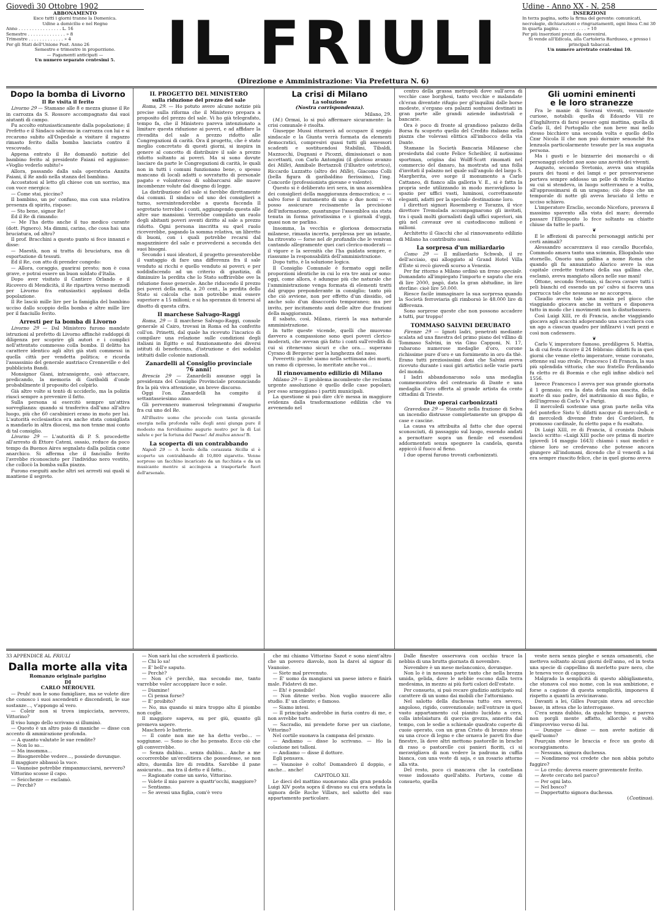Giovedì 30 Ottobre 1902
ABBONAMENTO
Esce tutti i giorni tranne la Domenica.
Udine a domicilio e nel Regno
Anno . . . . . . . . . . . . . . . . L. 16
Semestre . . . . . . . . . . . . . . » 8
Trimestre . . . . . . . . . . . . . » 4
Per gli Stati dell'Unione Post. Anno 26
Semestre e trimestre in proporzione.
— Pagamenti anticipati —
Un numero separato centesimi 5.
IL FRIULI
(Direzione e Amministrazione: Via Prefettura N. 6)
Udine - Anno XX - N. 258
INSERZIONI
In terza pagina, sotto la firma del gerente: comunicati, necrologie, dichiarazioni e ringraziamenti, ogni linea C.mi 30
In quarta pagina . . . . . . . . . . » 10
Per più inserzioni prezzi da convenirsi.
Si vende all'Edicola, alla Cartoleria Barduseo, e presso i principali tabaccai.
Un numero arretrato centesimi 10.
Dopo la bomba di Livorno
Il Re visita il ferito
Livorno 29 — Stamane alle 8 e mezza giunse il Re in carrozza da S. Rossore accompagnato dai suoi aiutanti di campo.
Fu accolto entusiasticamente dalla popolazione; il Prefetto e il Sindaco salirono in carrozza con lui e si recarono subito all'Ospedale a visitare il ragazzo rimasto ferito dalla bomba lanciata contro il vescovado.
Appena entrato il Re domandò notizie del bambino ferito al presidente Faiani ed aggiunse: «Voglio vederlo subito!»
Allora, passando dalla sala operatoria Annita Faiani, il Re andò nella stanza del bambino.
Accostatosi al letto gli chiese con un sorriso, ma con voce energica:
— Come stai, piccino?
Il bambino, un po' confuso, ma con una relativa presenza di spirito, rispose:
— Sto bene, signor Re!
Ed il Re di rimando:
— Me l'ha detto anche il tuo medico curante (dott. Pignero). Ma dimmi, carino, che cosa hai: una bruciatura, od altro?
Il prof. Bracchini a questo punto si fece innanzi e disse:
— Maestà, non si tratta di bruciatura, ma di esportazione di tessuti.
Ed il Re, con atto di prender congedo:
— Allora, coraggio, guarirai presto; non è cosa grave, e potrai essere un buon soldato d'Italia.
Dopo aver visitato il Cantiere Orlando e il Ricovero di Mendicità, il Re ripartiva verso mezzodì per Livorno fra entusiastici applausi della popolazione.
Il Re lasciò mille lire per la famiglia del bambino ucciso dallo scoppio della bomba e altre mille lire per il fanciullo ferito.
Arresti per la bomba di Livorno
Livorno 29 — Dal Ministero furono mandate istruzioni al prefetto di Livorno affinchè raddoppi di diligenza per scoprire gli autori e i complici nell'attentato commesso colla bomba. Il delitto ha carattere identico agli altri già stati commessi in quella città per vendetta politica; e ricorda l'assassinio del generale austriaco Crenneville e del pubblicista Bandi.
Monsignor Giani, intransigente, osò attaccare, predicando, la memoria di Garibaldi d'onde probabilmente il proposito del colpirlo.
Già altre volte si tentò di ucciderlo, ma la polizia riuscì sempre a prevenire il fatto.
Sulla persona si esercitò sempre un'attiva sorveglianza: quando si trasferiva dall'uno all'altro luogo, più che 60 carabinieri erano in moto per lui. L'autorità ecclesiastica era anche stata consigliata a mandarlo in altra diocesi, ma non tenne mai conto di tal consiglio.
Livorno 29 — L'autorità di P. S. procedette all'arresto di Ettore Cateni, ossaio, reduce da poco tempo da Buenos Aires segnalato dalla polizia come anarchico. Si afferma che il fanciullo ferito l'avrebbe riconosciuto per l'individuo nero vestito, che collocò la bomba sulla piazza.
Furono eseguiti anche altri sei arresti sui quali si mantiene il segreto.
IL PROGETTO DEL MINISTERO
sulla riduzione del prezzo del sale
Roma, 29. — Ho potuto avere alcune notizie più precise sulla riforma che il Ministero prepara a proposito del prezzo del sale. Vi ho già telegrafato, tempo fa, che il Ministero pareva intenzionato a limitare questa riduzione ai poveri, e ad affidare la rivendita del sale a prezzo ridotto alle Congregazioni di carità. Ora il progetto, che è stato meglio concretato di questi giorni, si inspira in genere al concetto di distribuire il sale a prezzo ridotto soltanto ai poveri. Ma si sono dovute lasciare da parte le Congregazioni di carità, le quali non in tutti i comuni funzionano bene, o spesso mancano di locali adatti o sovratutto di personale pagato e volonteroso di sobbarcarsi alle nuove incombenze volute dal disegno di legge.
La distribuzione del sale si farebbe direttamente dai comuni. Il sindaco od uno dei consiglieri a turno, sovraintenderebbe a questa facenda Il segretario terrebbe i conti, aggiungendo questa alle altre sue mansioni. Verrebbe compilato un ruolo degli abitanti poveri aventi diritto al sale a prezzo ridotto. Ogni persona inscritta su quel ruolo riceverebbe, pagando la somma relativa, un libretto di buoni, con i quali potrebbe recarsi dal magazziniere del sale e provvedersi a seconda dei suoi bisogni.
Secondo i suoi ideatori, il progetto presenterebbe il vantaggio di fare una differenza fra il sale venduto ai ricchi e quello venduto ai poveri; e per soddisfacendo ad un criterio di giustizia, di diminuire la perdita che lo Stato soffrirebbe ove la riduzione fosse generale. Anche riducendo il prezzo pei poveri della metà, a 20 cent., la perdita dello Stato si calcola che non potrebbe mai essere superiore a 15 milioni; e si ha speranza di tenersi al disotto di questa cifra.
Il marchese Salvago-Raggi
Roma, 29 — Il marchese Salvago-Raggi, console generale al Cairo, trovasi in Roma ed ha conferito coll'on. Prinetti, dal quale ha ricevuto l'incarico di compilare una relazione sulle condizioni degli italiani in Egitto e sul funzionamento dei diversi istituti di beneficenza, d'istruzione e dei sodalizi istituiti dalle colonie nazionali.
Zanardelli al Consiglio provinciale
76 anni!
Brescia 29 — Zanardelli assunse oggi la presidenza del Consiglio Provinciale pronunciando fra la più viva attenzione, un breve discorso.
Oggi l'on. Zanardelli ha compito il settantaseiesimo anno.
Gli pervennero numerosi telegrammi d'augurio fra cui uno del Re.
All'illustre uomo che procede con tanta giovanile energia nella profonda valle degli anni giunga pure il modesto ma fervidissimo augurio nostro per la di Lui salute e per la fortuna del Paese! Ad multos annos! B.
La scoperta di un contrabbando
Napoli 29 — A bordo della corazzata Sicilia si è scoperto un contrabbando di 10,800 sigarette. Venne sorpreso un facchino incaricato da un fucchista e da un musicante mentre si accingeva a trasportarle fuori dell'arsenale.
La crisi di Milano
La soluzione
(Nostra corrispondenza).
Milano, 29.
(M.) Ormai, lo si può affermare sicuramente: la crisi comunale è risolta.
Giuseppe Mussi ritornerà ad occupare il seggio sindacale e la Giunta verrà formata da elementi democratici, compresivi quasi tutti gli assessori scadenti e sostituendosi Stabilini, Tibaldi, Mazzocchi, Dugnani e Picozzi, dimissionari o non accettanti, con Carlo Antongini (il glorioso avanzo dei Mille), Annibale Bertazzoli (l'illustre ostetrico), Riccardo Luzzatto (altro dei Mille), Giacomo Colli (bella figura di garibaldino fierissimo), l'ing. Concorde (professionista giovane e valente).
Questo si è deliberato ieri sera, in una assemblea dei consiglieri della maggioranza democratica; e — salvo forse il mutamento di uno o due nomi — vi posso assicurare recisamente la precisione dell'informazione, quantunque l'assemblea sia stata tenuta in forma privatissima e i giornali d'oggi, quasi non ne parlino.
Insomma, la vecchia e gloriosa democrazia milanese, rimasta incerta, perplessa per un istante, ha ritrovato — forse nel de profundis che le venivan cantando allegramente quei cari clerico-moderati — il vigore e la serenità che l'ha guidata sempre, e riassume la responsabilità dell'amministrazione.
Dopo tutto, è la soluzione logica.
Il Consiglio Comunale è formato oggi nelle proporzioni identiche in cui lo era tre anni or sono: oggi, come allora, è adunque più che naturale che l'amministrazione venga formata di elementi tratti dal gruppo preponderante in consiglio; tanto più che ciò avviene, non per effetto d'un dissidio, od anche solo d'un disaccordo temporaneo; ma per invito, per incitamento anzi delle altre due frazioni della maggioranza.
E sabato, così, Milano, riavrà la sua naturale amministrazione.
In tutte queste vicende, quelli che muovono davvero a compassione sono quei poveri clerico-moderati, che avevan già fatto i conti sull'eredità di cui si ritenevano sicuri e che ora.... superano Cyrano di Bergerac per la lunghezza del naso.
Poveretti: poichè siamo nella settimana dei morti, un ramo di cipresso, lo meritate anche voi...
Il rinnovamento edilizio di Milano
Milano 29 — Il problema incombente che reclama urgente assoluzione è quello delle case popolari; per esso armeggiano i partiti municipali.
La questione si può dire ch'è messa in maggiore evidenza dalla trasformazione edilizia che va avvenendo nel
centro della grassa metropoli dove sull'area di vecchie case borghesi, tanto vecchie e malandate ch'eran diventate rifugio per gl'inquilini dalle borse modeste, s'ergano ora palazzi sontuosi destinati in gran parte alle grandi aziende industriali e bancarie.
Ora è poco di fronte al grandioso palazzo della Borsa fu scoperto quello del Credito italiano nella piazza che volevasi elittica all'imbocco della via Dante.
Stamane la Società Bancaria Milanese che presieduta dal conte Felice Scheibler, il notissimo sportman, origina dai Wolff-Scott rinomati nel commercio del danaro, ha mostrata ad una folla d'invitati il palazzo nel quale sull'angolo del largo S. Margherita, ove sorge il monumento a Carlo Cattaneo, di fianco alla galleria V. E., si è fatta la propria sede utilizzando in modo meraviglioso lo spazio per uffici vasti, luminosi, correttamente eleganti, adatti per la speciale destinazione loro.
I direttori signori Rosemberg e Torazza, il vice direttore Tremolada accompagnarono gli invitati, tra i quali molti giornalisti dagli uffici superiori, sin giù nel caveaux ove si custodiscono milioni e milioni.
Architetto il Giacchi che al rinnovamento edilizio di Milano ha contribuito assai.
La sorpresa d'un miliardario
Como 29 — Il miliardario Schwab, il re dell'acciaio, qui alloggiato al Grand Hotel Villa d'Este si recò giovedì scorso a Venezia.
Per far ritorno a Milano ordinò un treno speciale. Domandato all'impiegato l'importo e saputo che era di lire 2000, pagò, data la gran abitudine, in lire sterline: cioè lire 50.000.
Riesce facile immaginare la sua sorpresa quando la Società ferroviaria gli rimborsò le 48.000 lire di differenza.
Sono sorprese queste che non possono accadere a tutti, pur troppo!
TOMMASO SALVINI DERUBATO
Firenze 29 — Ignoti ladri, penetrati mediante scalata ad una finestra del primo piano del villino di Tommaso Salvini, in via Gino Capponi, N. 17, rubarono numerose medaglie d'oro, corone richissime pure d'oro e un fornimento in oro da thè. Erano tutti preziosissimi doni che Salvini aveva ricevuto durante i suoi giri artistici nelle varie parti del mondo.
I ladri abbandonarono solo una medaglia commemorativa del centenario di Dante e una medaglia d'oro offerta al grande artista da cento cittadini di Trieste.
Due operai carbonizzati
Gravedona 29 — Stanotte nella frazione di Selva un incendio distrusse completamente un gruppo di case e cascine.
La causa va attribuita al fatto che due operai sconosciuti, di passaggio sul luogo, essendo andati a pernottare sopra un fienile ed essendosi addormentati senza spegnere la candela, questa appiccò il fuoco al fieno.
I due operai furono trovati carbonizzati.
Gli uomini eminenti
e le loro stranezze
Fra le manie di Sovrani viventi, veramente curiose, notabili: quella di Edoardo VII re d'Inghilterra di farsi pesare ogni mattina, quella di Carlo II, del Portogallo che non beve mai nello stesso bicchiere una seconda volta e quello dello Czar Nicola II che non può dormire senonchè fra lenzuola particolarmente tessute per la sua augusta persona.
Ma i gusti e le bizzarrie dei monarchi o di personaggi celebri non sono una novità dei viventi.
Augusto, secondo Svetonio, aveva una stupida paura dei tuoni e dei lampi e per preservarsene portava sempre addosso un pelle di vitello Marino su cui si stendeva, in luogo sotterraneo e a volta, all'approssimarsi di un uragano; ciò dopo che un temporale di notte gli aveva bruciato il letto e ucciso schiavo.
L'imperatore Eraclio, secondo Niceforo, provava il massimo spavento alla vista del mare; dovendo passare l'Ellesponto lo fece soltanto su chiatte chiuse da tutte le parti.
❦
E le affezioni di parecchi personaggi antichi per certi animali?
Alessandro accarezzava il suo cavallo Bucefalo, Commodo amava tanto una scimmia, Eliogabalo uno stornello, Onorio una gallina a nome Roma che quando gli fu annunziato Alarico avere la sua capitale credette trattarsi della sua gallina che, esclamò, aveva mangiato allora nelle sue mani!
Ottone, secondo Svetonio, si faceva cavare tutti i peli bianchi ed essendo un po' calvo si faceva una parrucca tale che nessuno se ne accorgeva.
Claudio aveva tale una mania pel gioco che viaggiando giocava anche in vettura e disponeva tutto in modo che i movimenti non lo disturbassero.
Così Luigi XIII, re di Francia, anche viaggiando giocava agli scacchi adoperando una scacchiera con un ago a ciascun quadro per infilzarvi i vari pezzi e così non cadessero.
❦
Carlo V, imperatore famoso, prediligeva S. Mattia, la di cui festa ricorre il 24 febbraio: difatti fu in quei giorni che venne eletto imperatore, venne coronato, ottenne sul suo rivale, Francesco I di Francia, la sua più splendida vittoria; che suo fratello Ferdinando fu eletto re di Boemia e che egli infine abdicò nel 1556.
Invece Francesco I aveva per sua grande giornata il 1 gennaio; era la data della sua nascita, della morte di suo padre, del matrimonio di suo figlio, e dell'ingresso di Carlo V a Parigi.
Il mercoledì sostenne una gran parte nella vita del pontefice Sisto V; difatti nacque di mercoledì, e di mercoledì divenne frate dei Cordelieri, fu promosso cardinale, fu eletto papa e fu esaltato.
Di Luigi XIII, re di Francia, il cronista Dubois lasciò scritto: «Luigi XIII poche ore prima di morire (giovedì 14 maggio 1643) chiamò i suoi medici e chiese loro se credevano che potesse ancora giungere all'indomani, dicendo che il venerdì a lui era sempre riuscito felice, che in quel giorno aveva
33 APPENDICE AL FRIULI
Dalla morte alla vita
Romanzo originale parigino
DI
CARLO MÉROUVEL
— Peuh! non le sono famigliare, ma se volete dire che conosco i suoi ascendenti e discendenti, le sue sostanze..., v'appongo al vero.
— Coleir non si trova impicciata, nevvero, Vittorino?
Il viso lungo dello scrivano si illuminò.
— Questo è un altro paio di maniche — disse con accento di ammirazione profonda.
— A quanto valutate le sue rendite?
— Non lo so...
— Ma insomma...
— Bisognerebbe vedere..., possiede dovunque.
Il maggiore abbassò la voce.
— Vaunoise potrebbe rimpannucciarsi, nevvero?
Vittorino scosse il capo.
— Seicchezze — esclamò.
— Perchè?
— Non sarà lui che scrosterà il pasticcio.
— Chi lo sa!
— E' bell'e saputo.
— Perchè?
— Non c'è perchè, ma secondo me, tanto varrebbe voler accoppiare luce e sole.
— Diamine!
— Ci pensa forse?
— E' proibito?
— No, ma quando si mira troppo alto il piombo non coglie.
Il maggiore sapeva, su per giù, quanto gli premeva sapere.
Mascherò le batterie.
— Il conte non me ne ha detto verbo... — soggiunse. — Sono io che ho pensato. Ecco ciò che gli converrebbe.
— Senza dubbio... senza dubbio... Anche a me occorrerebbe un'ereditiera che possedesse, se non altro, duemila lire di rendita. Sarebbe il pane assicurato... ma tra il detto e il fatto...
— Ragionate come un savio, Vittorino.
— Volete il mio parere a quattr'occhi, maggiore?
— Sentiamo.
— Se avessi una figlia, com'è vero
che mi chiamo Vittorino Sazot e sono nient'altro che un povero diavolo, non la darei al signor di Vaunoise.
— Siete mal prevenuto.
— E' uomo da mangiarsi un paese intero e finirà male. Fidatevi di me.
— Eh! è possibile!
— Non ditene verbo. Non voglio nuocere allo studio. E' un cliente; e famoso.
— Siamo intesi.
— Il principale andrebbe in furia contro di me, e non avrebbe torto.
— Sacradio, mi prendete forse per un ciarlone, Vittorino?
Nel cortile suonava la campana del pranzo.
— Andiamo — disse lo scrivano. — Ho la colazione nei talloni.
— Andiamo — disse il dottore.
Egli pensava.
— Vaunoise è colto! Domanderò il doppio, e anche... anche!
CAPITOLO XII.
Le dieci del mattino suonavano alla gran pendola Luigi XIV posta sopra il divano su cui era seduta la signora delle Roche Villars, nel salotto del suo appartamento particolare.
Dalle finestre osservava con occhio truce la nebbia di una brutta giornata di novembre.
Novembre è un mese melanconico, dovunque.
Non lo è in nessuna parte tanto che nella brezza umida, gelida, dove le nebbie escono dalla terra medesima, in mezzo ai più forti calori dell'estate.
Per consueto, si può recare giudizio anticipato sul carattere di un uomo dai mobili che l'attorniano.
Nel salotto della duchessa tutto era severo, angoloso, rigido, convenzionale; nell'entrare in quel vasto appartamento col pianito lucidato a cera, colla intelaiatura di quercia grezza, annerita dal tempo, con le sedie a schienale quadrato coperte di cuoio operato, con un gran Cristo di bronzo steso su una croce di legno e che ornava le pareti fra due finestre, là dove altri mettono pastorelle in brache di raso o pastorelle coi panieri fioriti, ci si meravigliava di non vedere la padrona in cuffia bianca, con una veste di saja, e un rosario attorno alla vita.
Del resto, poco ci mancava che la castellana vesse indossato quell'abito. Portava, come di consueto, quella
veste nera senza pieghe e senza ornamenti, che metteva soltanto alcuni giorni dell'anno, ed in testa una specie di cappellino di merletto pure nero, che le teneva vece di cappuccio.
Malgrado la semplicità di questo abbigliamento, che stonava col suo nome, con la sua ambizione, e forse a cagione di questa semplicità, imponeva il rispetto a quanti la avvicinavano.
Davanti a lei, Gilles Pourçain stava ad orecchie basse, in attesa che lo interrogasse.
C'era senza dubbio, da qualche tempo, e pareva non porgli mente affatto, allorchè si voltò d'improvviso verso di lui.
— Dunque — disse — non avete notizie di quell'uomo?
Pourçain stese le braccia e fece un gesto di scoraggiamento.
— Nessuna, signora duchessa.
— Nondimeno voi credete che non abbia potuto fuggire?
— Lo credo; doveva essere gravemente ferito.
— Avete cercato nel parco?
— Per ogni lato.
— Nel bosco?
— Dappertutto signora duchessa.
(Continua).